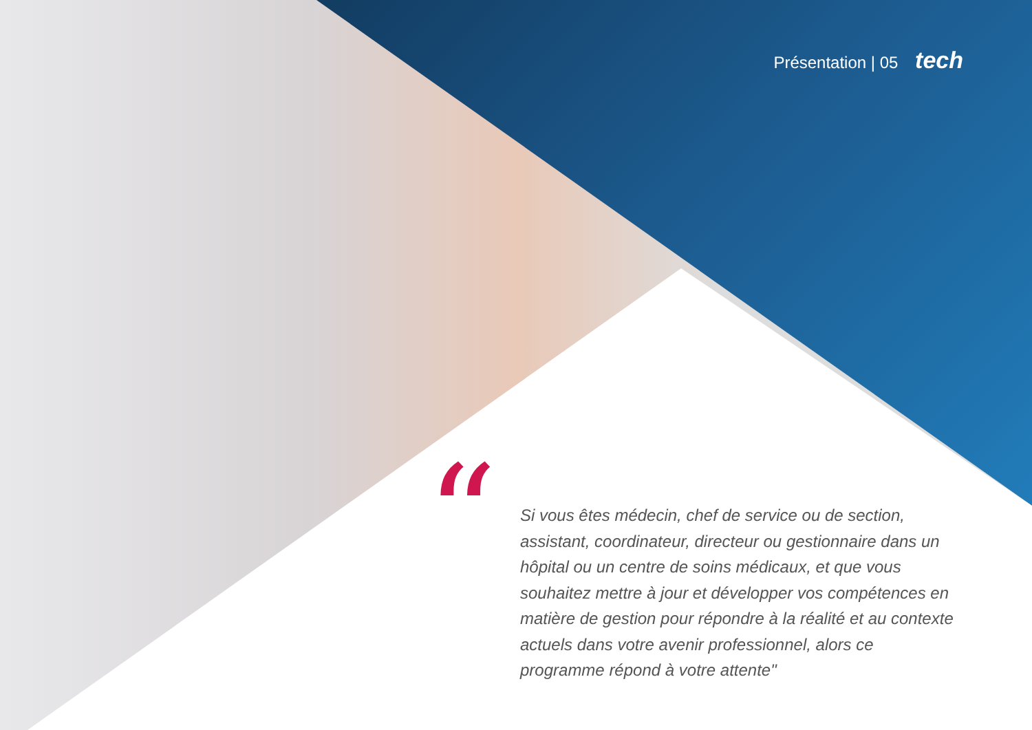Présentation | 05 tech
“
Si vous êtes médecin, chef de service ou de section, assistant, coordinateur, directeur ou gestionnaire dans un hôpital ou un centre de soins médicaux, et que vous souhaitez mettre à jour et développer vos compétences en matière de gestion pour répondre à la réalité et au contexte actuels dans votre avenir professionnel, alors ce programme répond à votre attente"